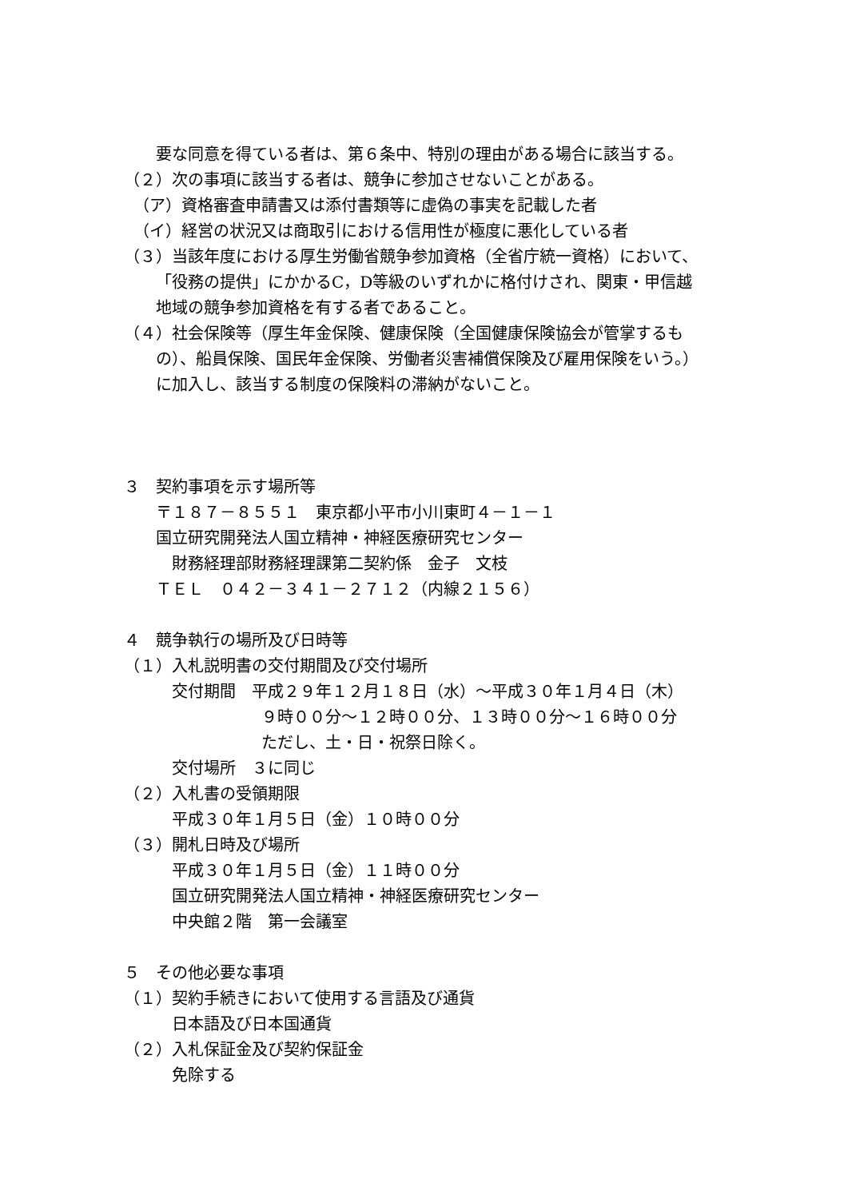要な同意を得ている者は、第６条中、特別の理由がある場合に該当する。
（２）次の事項に該当する者は、競争に参加させないことがある。
（ア）資格審査申請書又は添付書類等に虚偽の事実を記載した者
（イ）経営の状況又は商取引における信用性が極度に悪化している者
（３）当該年度における厚生労働省競争参加資格（全省庁統一資格）において、
「役務の提供」にかかるC，D等級のいずれかに格付けされ、関東・甲信越
地域の競争参加資格を有する者であること。
（４）社会保険等（厚生年金保険、健康保険（全国健康保険協会が管掌するも
の）、船員保険、国民年金保険、労働者災害補償保険及び雇用保険をいう。）
に加入し、該当する制度の保険料の滞納がないこと。
３　契約事項を示す場所等
〒１８７－８５５１　東京都小平市小川東町４－１－１
国立研究開発法人国立精神・神経医療研究センター
　財務経理部財務経理課第二契約係　金子　文枝
ＴＥＬ　０４２－３４１－２７１２（内線２１５６）
４　競争執行の場所及び日時等
（１）入札説明書の交付期間及び交付場所
交付期間　平成２９年１２月１８日（水）～平成３０年１月４日（木）
９時００分～１２時００分、１３時００分～１６時００分
ただし、土・日・祝祭日除く。
交付場所　３に同じ
（２）入札書の受領期限
平成３０年１月５日（金）１０時００分
（３）開札日時及び場所
平成３０年１月５日（金）１１時００分
国立研究開発法人国立精神・神経医療研究センター
中央館２階　第一会議室
５　その他必要な事項
（１）契約手続きにおいて使用する言語及び通貨
日本語及び日本国通貨
（２）入札保証金及び契約保証金
免除する